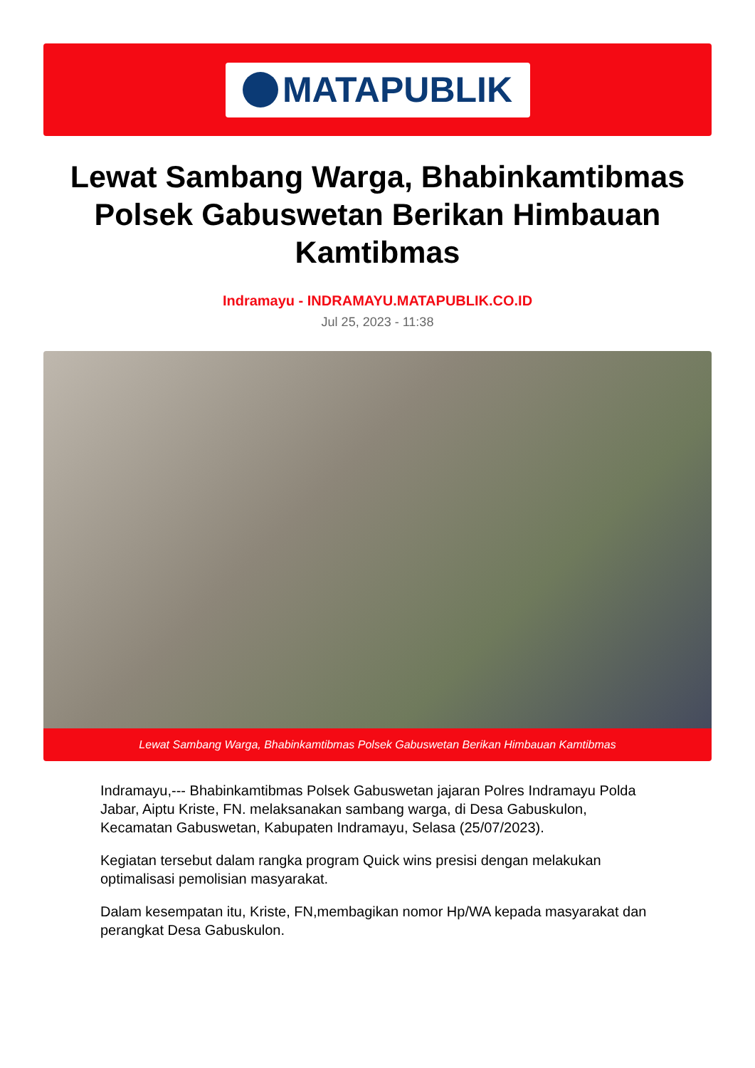MATAPUBLIK
Lewat Sambang Warga, Bhabinkamtibmas Polsek Gabuswetan Berikan Himbauan Kamtibmas
Indramayu - INDRAMAYU.MATAPUBLIK.CO.ID
Jul 25, 2023 - 11:38
Lewat Sambang Warga, Bhabinkamtibmas Polsek Gabuswetan Berikan Himbauan Kamtibmas
Indramayu,--- Bhabinkamtibmas Polsek Gabuswetan jajaran Polres Indramayu Polda Jabar, Aiptu Kriste, FN. melaksanakan sambang warga, di Desa Gabuskulon, Kecamatan Gabuswetan, Kabupaten Indramayu, Selasa (25/07/2023).
Kegiatan tersebut dalam rangka program Quick wins presisi dengan melakukan optimalisasi pemolisian masyarakat.
Dalam kesempatan itu, Kriste, FN,membagikan nomor Hp/WA kepada masyarakat dan perangkat Desa Gabuskulon.